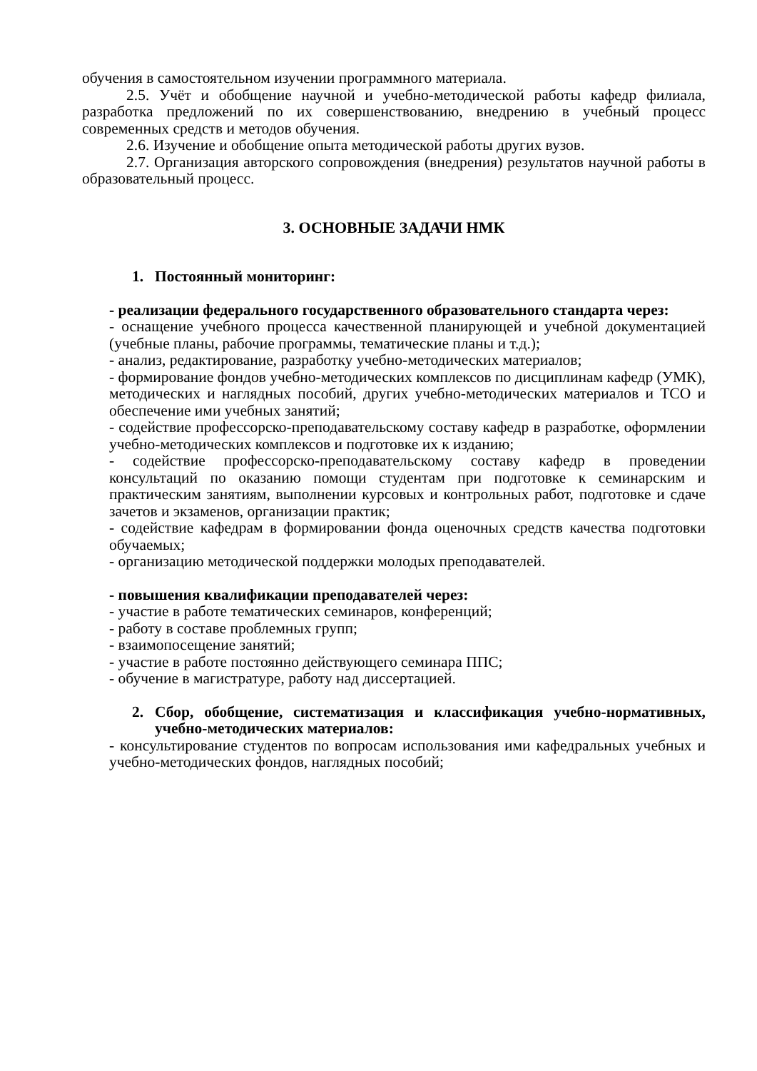обучения в самостоятельном изучении программного материала.
2.5. Учёт и обобщение научной и учебно-методической работы кафедр филиала, разработка предложений по их совершенствованию, внедрению в учебный процесс современных средств и методов обучения.
2.6. Изучение и обобщение опыта методической работы других вузов.
2.7. Организация авторского сопровождения (внедрения) результатов научной работы в образовательный процесс.
3. ОСНОВНЫЕ ЗАДАЧИ НМК
1. Постоянный мониторинг:
- реализации федерального государственного образовательного стандарта через:
- оснащение учебного процесса качественной планирующей и учебной документацией (учебные планы, рабочие программы, тематические планы и т.д.);
- анализ, редактирование, разработку учебно-методических материалов;
- формирование фондов учебно-методических комплексов по дисциплинам кафедр (УМК), методических и наглядных пособий, других учебно-методических материалов и ТСО и обеспечение ими учебных занятий;
- содействие профессорско-преподавательскому составу кафедр в разработке, оформлении учебно-методических комплексов и подготовке их к изданию;
- содействие профессорско-преподавательскому составу кафедр в проведении консультаций по оказанию помощи студентам при подготовке к семинарским и практическим занятиям, выполнении курсовых и контрольных работ, подготовке и сдаче зачетов и экзаменов, организации практик;
- содействие кафедрам в формировании фонда оценочных средств качества подготовки обучаемых;
- организацию методической поддержки молодых преподавателей.
- повышения квалификации преподавателей через:
- участие в работе тематических семинаров, конференций;
- работу в составе проблемных групп;
- взаимопосещение занятий;
- участие в работе постоянно действующего семинара ППС;
- обучение в магистратуре, работу над диссертацией.
2. Сбор, обобщение, систематизация и классификация учебно-нормативных, учебно-методических материалов:
- консультирование студентов по вопросам использования ими кафедральных учебных и учебно-методических фондов, наглядных пособий;